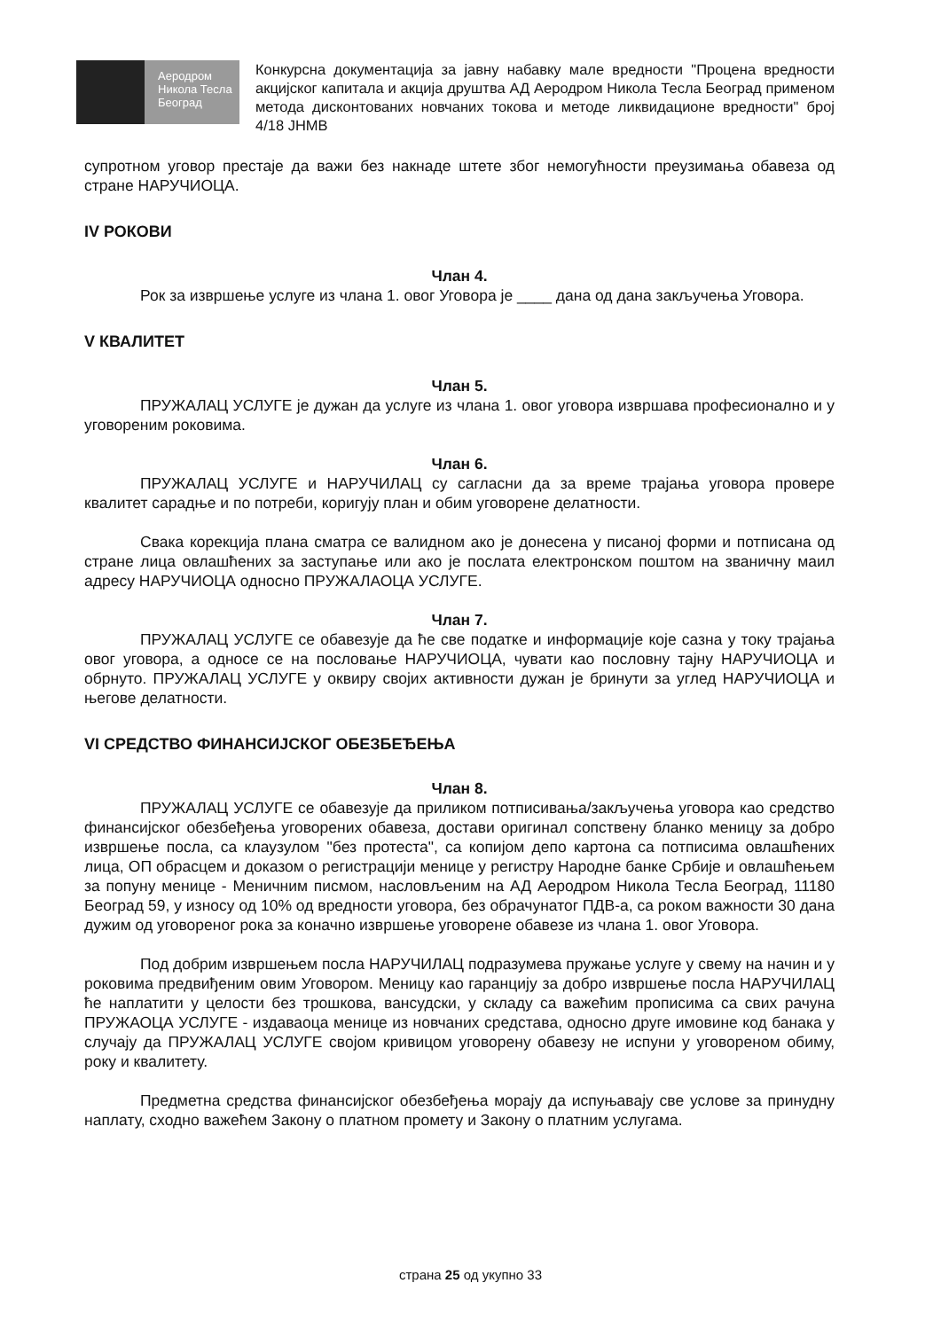Аеродром
Никола Тесла
Београд
Конкурсна документација за јавну набавку мале вредности "Процена вредности акцијског капитала и акција друштва АД Аеродром Никола Тесла Београд применом метода дисконтованих новчаних токова и методе ликвидационе вредности" број 4/18 ЈНМВ
супротном уговор престаје да важи без накнаде штете због немогућности преузимања обавеза од стране НАРУЧИОЦА.
IV РОКОВИ
Члан 4.
Рок за извршење услуге из члана 1. овог Уговора је ____ дана од дана закључења Уговора.
V КВАЛИТЕТ
Члан 5.
ПРУЖАЛАЦ УСЛУГЕ је дужан да услуге из члана 1. овог уговора извршава професионално и у уговореним роковима.
Члан 6.
ПРУЖАЛАЦ УСЛУГЕ и НАРУЧИЛАЦ су сагласни да за време трајања уговора провере квалитет сарадње и по потреби, коригују план и обим уговорене делатности.
Свака корекција плана сматра се валидном ако је донесена у писаној форми и потписана од стране лица овлашћених за заступање или ако је послата електронском поштом на званичну маил адресу НАРУЧИОЦА односно ПРУЖАЛАОЦА УСЛУГЕ.
Члан 7.
ПРУЖАЛАЦ УСЛУГЕ се обавезује да ће све податке и информације које сазна у току трајања овог уговора, а односе се на пословање НАРУЧИОЦА, чувати као пословну тајну НАРУЧИОЦА и обрнуто. ПРУЖАЛАЦ УСЛУГЕ у оквиру својих активности дужан је бринути за углед НАРУЧИОЦА и његове делатности.
VI СРЕДСТВО ФИНАНСИЈСКОГ ОБЕЗБЕЂЕЊА
Члан 8.
ПРУЖАЛАЦ УСЛУГЕ се обавезује да приликом потписивања/закључења уговора као средство финансијског обезбеђења уговорених обавеза, достави оригинал сопствену бланко меницу за добро извршење посла, са клаузулом "без протеста", са копијом депо картона са потписима овлашћених лица, ОП обрасцем и доказом о регистрацији менице у регистру Народне банке Србије и овлашћењем за попуну менице - Меничним писмом, насловљеним на АД Аеродром Никола Тесла Београд, 11180 Београд 59, у износу од 10% од вредности уговора, без обрачунатог ПДВ-а, са роком важности 30 дана дужим од уговореног рока за коначно извршење уговорене обавезе из члана 1. овог Уговора.
Под добрим извршењем посла НАРУЧИЛАЦ подразумева пружање услуге у свему на начин и у роковима предвиђеним овим Уговором. Меницу као гаранцију за добро извршење посла НАРУЧИЛАЦ ће наплатити у целости без трошкова, вансудски, у складу са важећим прописима са свих рачуна ПРУЖАОЦА УСЛУГЕ - издаваоца менице из новчаних средстава, односно друге имовине код банака у случају да ПРУЖАЛАЦ УСЛУГЕ својом кривицом уговорену обавезу не испуни у уговореном обиму, року и квалитету.
Предметна средства финансијског обезбеђења морају да испуњавају све услове за принудну наплату, сходно важећем Закону о платном промету и Закону о платним услугама.
страна 25 од укупно 33